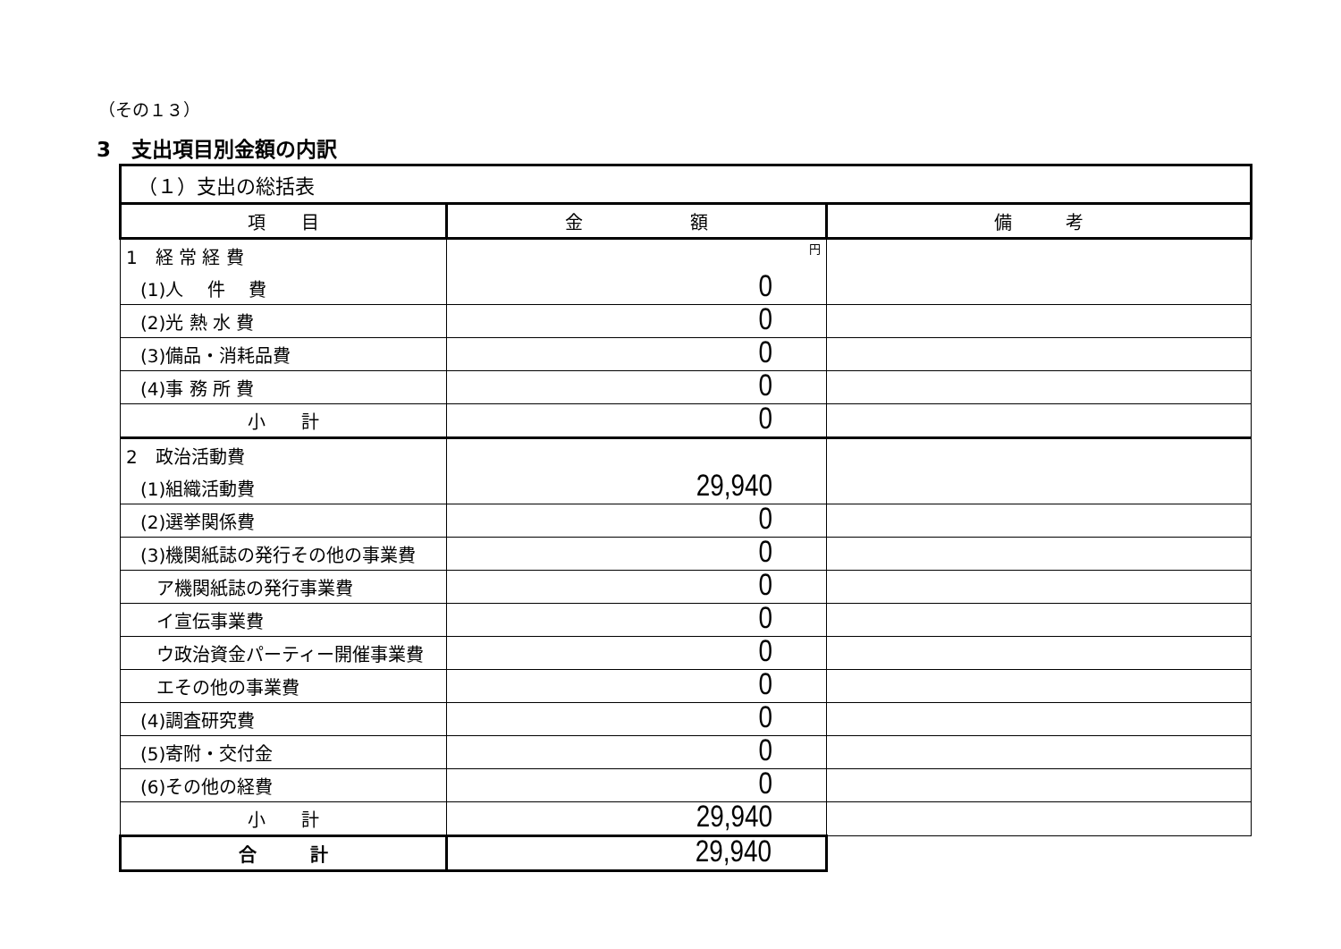（その１３）
3　支出項目別金額の内訳
| （１）支出の総括表 | | |
| 項 目 | 金 額 | 備 考 |
| 1 経 常 経 費 | 円 | |
| (1)人 件 費 | 0 | |
| (2)光 熱 水 費 | 0 | |
| (3)備品・消耗品費 | 0 | |
| (4)事 務 所 費 | 0 | |
| 小 計 | 0 | |
| 2 政治活動費 | | |
| (1)組織活動費 | 29,940 | |
| (2)選挙関係費 | 0 | |
| (3)機関紙誌の発行その他の事業費 | 0 | |
| ア機関紙誌の発行事業費 | 0 | |
| イ宣伝事業費 | 0 | |
| ウ政治資金パーティー開催事業費 | 0 | |
| エその他の事業費 | 0 | |
| (4)調査研究費 | 0 | |
| (5)寄附・交付金 | 0 | |
| (6)その他の経費 | 0 | |
| 小 計 | 29,940 | |
| 合 計 | 29,940 | |